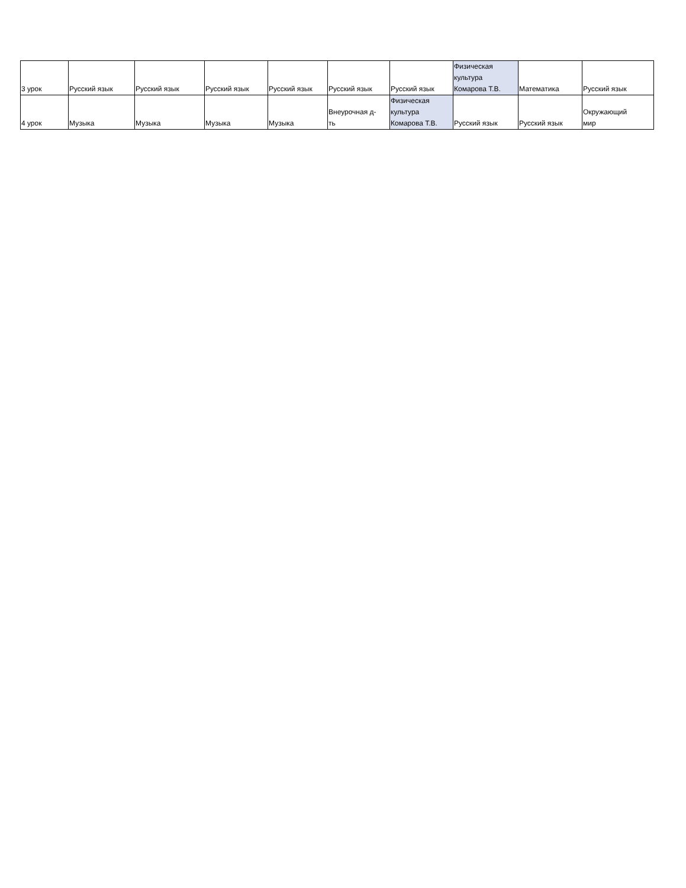| 3 урок | Русский язык | Русский язык | Русский язык | Русский язык | Русский язык | Русский язык | Физическая культура Комарова Т.В. | Математика | Русский язык |
| 4 урок | Музыка | Музыка | Музыка | Музыка | Внеурочная д- ть | Физическая культура Комарова Т.В. | Русский язык | Русский язык | Окружающий мир |